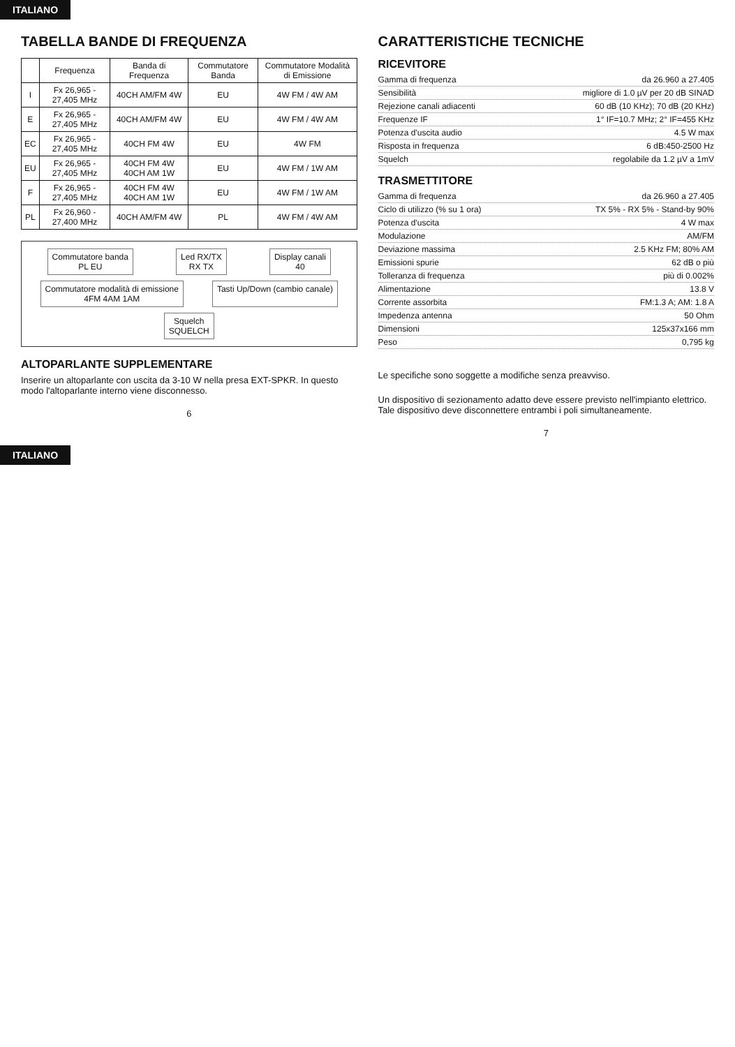ITALIANO
TABELLA BANDE DI FREQUENZA
| | Frequenza | Banda di Frequenza | Commutatore Banda | Commutatore Modalità di Emissione |
| --- | --- | --- | --- | --- |
| I | Fx 26,965 - 27,405 MHz | 40CH AM/FM 4W | EU | 4W FM / 4W AM |
| E | Fx 26,965 - 27,405 MHz | 40CH AM/FM 4W | EU | 4W FM / 4W AM |
| EC | Fx 26,965 - 27,405 MHz | 40CH FM 4W | EU | 4W FM |
| EU | Fx 26,965 - 27,405 MHz | 40CH FM 4W 40CH AM 1W | EU | 4W FM / 1W AM |
| F | Fx 26,965 - 27,405 MHz | 40CH FM 4W 40CH AM 1W | EU | 4W FM / 1W AM |
| PL | Fx 26,960 - 27,400 MHz | 40CH AM/FM 4W | PL | 4W FM / 4W AM |
Commutatore banda
PL EU
Led RX/TX
RX TX
Display canali
40
Commutatore modalità di emissione
4FM 4AM 1AM
Tasti Up/Down (cambio canale)
Squelch
SQUELCH
ALTOPARLANTE SUPPLEMENTARE
Inserire un altoparlante con uscita da 3-10 W nella presa EXT-SPKR. In questo modo l'altoparlante interno viene disconnesso.
6
CARATTERISTICHE TECNICHE
RICEVITORE
Gamma di frequenza da 26.960 a 27.405
Sensibilità migliore di 1.0 µV per 20 dB SINAD
Rejezione canali adiacenti 60 dB (10 KHz); 70 dB (20 KHz)
Frequenze IF 1° IF=10.7 MHz; 2° IF=455 KHz
Potenza d'uscita audio 4.5 W max
Risposta in frequenza 6 dB:450-2500 Hz
Squelch regolabile da 1.2 µV a 1mV
TRASMETTITORE
Gamma di frequenza da 26.960 a 27.405
Ciclo di utilizzo (% su 1 ora) TX 5% - RX 5% - Stand-by 90%
Potenza d'uscita 4 W max
Modulazione AM/FM
Deviazione massima 2.5 KHz FM; 80% AM
Emissioni spurie 62 dB o più
Tolleranza di frequenza più di 0.002%
Alimentazione 13.8 V
Corrente assorbita FM:1.3 A; AM: 1.8 A
Impedenza antenna 50 Ohm
Dimensioni 125x37x166 mm
Peso 0,795 kg
Le specifiche sono soggette a modifiche senza preavviso.
Un dispositivo di sezionamento adatto deve essere previsto nell'impianto elettrico. Tale dispositivo deve disconnettere entrambi i poli simultaneamente.
7
ITALIANO